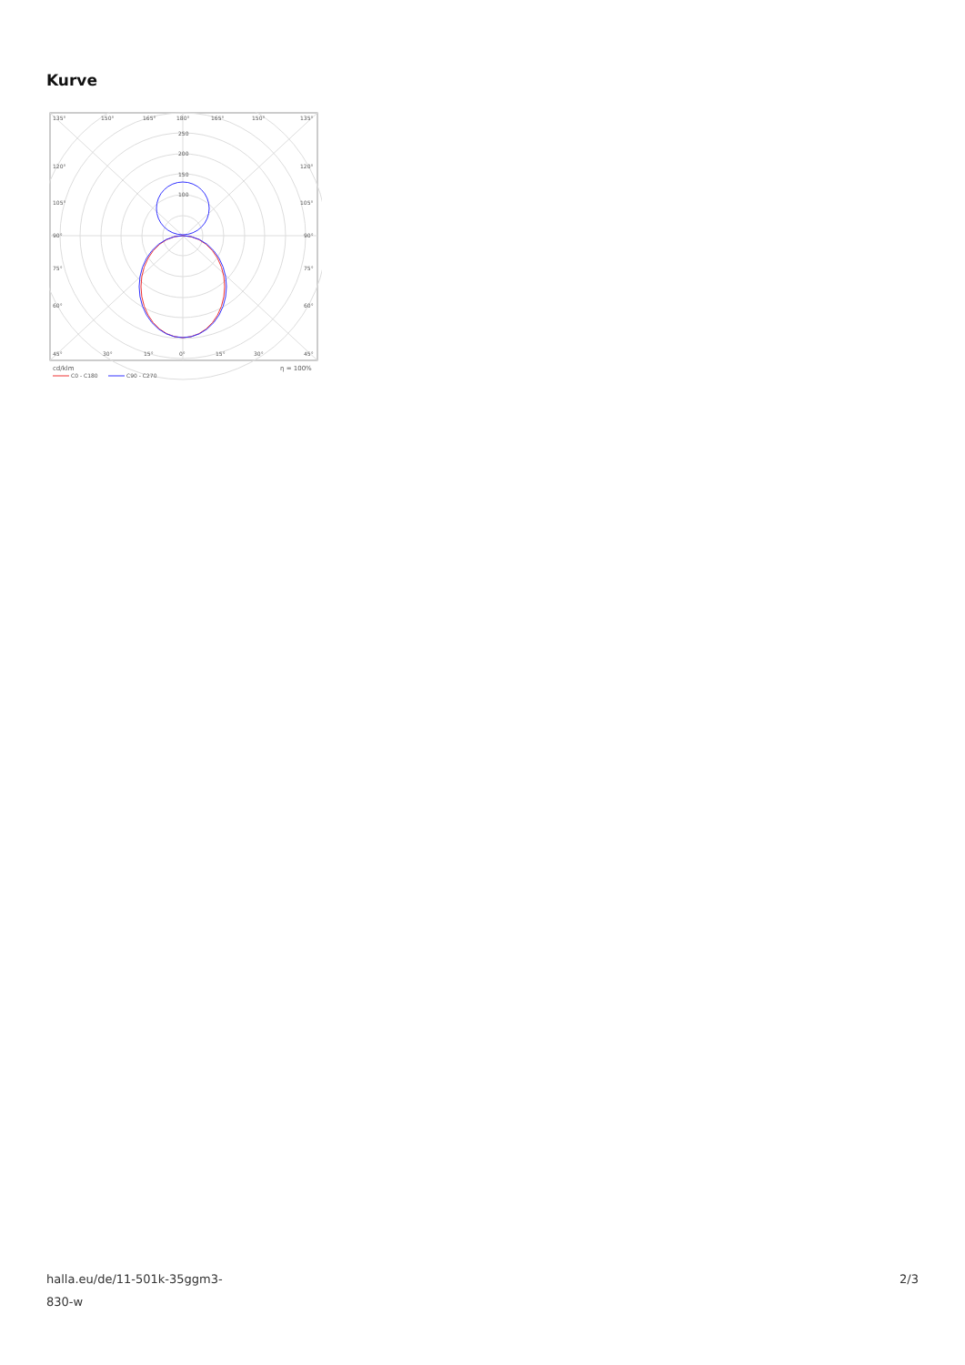Kurve
135°
150°
165°
180°
165°
150°
135°
250
200
150
100
120°
120°
105°
105°
90°
90°
75°
75°
60°
60°
45°
30°
15°
0°
15°
30°
45°
cd/klm
η = 100%
C0 - C180
C90 - C270
halla.eu/de/11-501k-35ggm3-
830-w
2/3